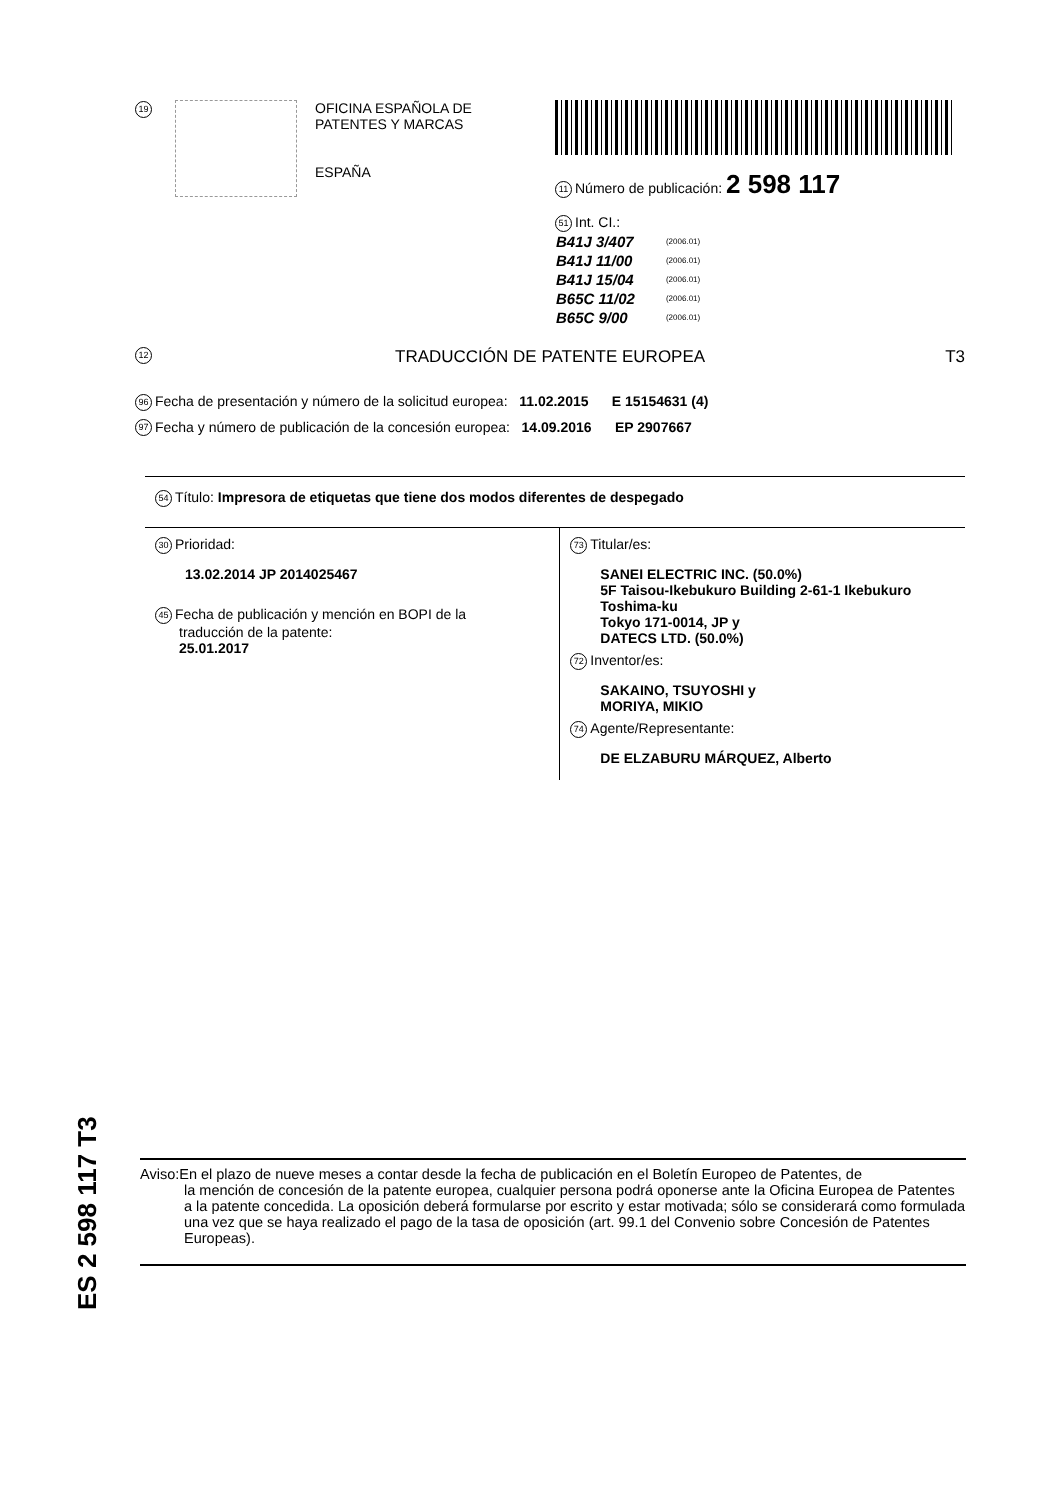19
OFICINA ESPAÑOLA DE
PATENTES Y MARCAS
ESPAÑA
11 Número de publicación: 2 598 117
51 Int. CI.:
| B41J 3/407 | (2006.01) |
| B41J 11/00 | (2006.01) |
| B41J 15/04 | (2006.01) |
| B65C 11/02 | (2006.01) |
| B65C 9/00 | (2006.01) |
12 TRADUCCIÓN DE PATENTE EUROPEA T3
96 Fecha de presentación y número de la solicitud europea: 11.02.2015 E 15154631 (4)
97 Fecha y número de publicación de la concesión europea: 14.09.2016 EP 2907667
54 Título: Impresora de etiquetas que tiene dos modos diferentes de despegado
30 Prioridad:
13.02.2014 JP 2014025467
45 Fecha de publicación y mención en BOPI de la
traducción de la patente:
25.01.2017
73 Titular/es:
SANEI ELECTRIC INC. (50.0%)
5F Taisou-Ikebukuro Building 2-61-1 Ikebukuro
Toshima-ku
Tokyo 171-0014, JP y
DATECS LTD. (50.0%)
72 Inventor/es:
SAKAINO, TSUYOSHI y
MORIYA, MIKIO
74 Agente/Representante:
DE ELZABURU MÁRQUEZ, Alberto
ES 2 598 117 T3
Aviso:En el plazo de nueve meses a contar desde la fecha de publicación en el Boletín Europeo de Patentes, de
la mención de concesión de la patente europea, cualquier persona podrá oponerse ante la Oficina Europea de Patentes a la patente concedida. La oposición deberá formularse por escrito y estar motivada; sólo se considerará como formulada una vez que se haya realizado el pago de la tasa de oposición (art. 99.1 del Convenio sobre Concesión de Patentes Europeas).